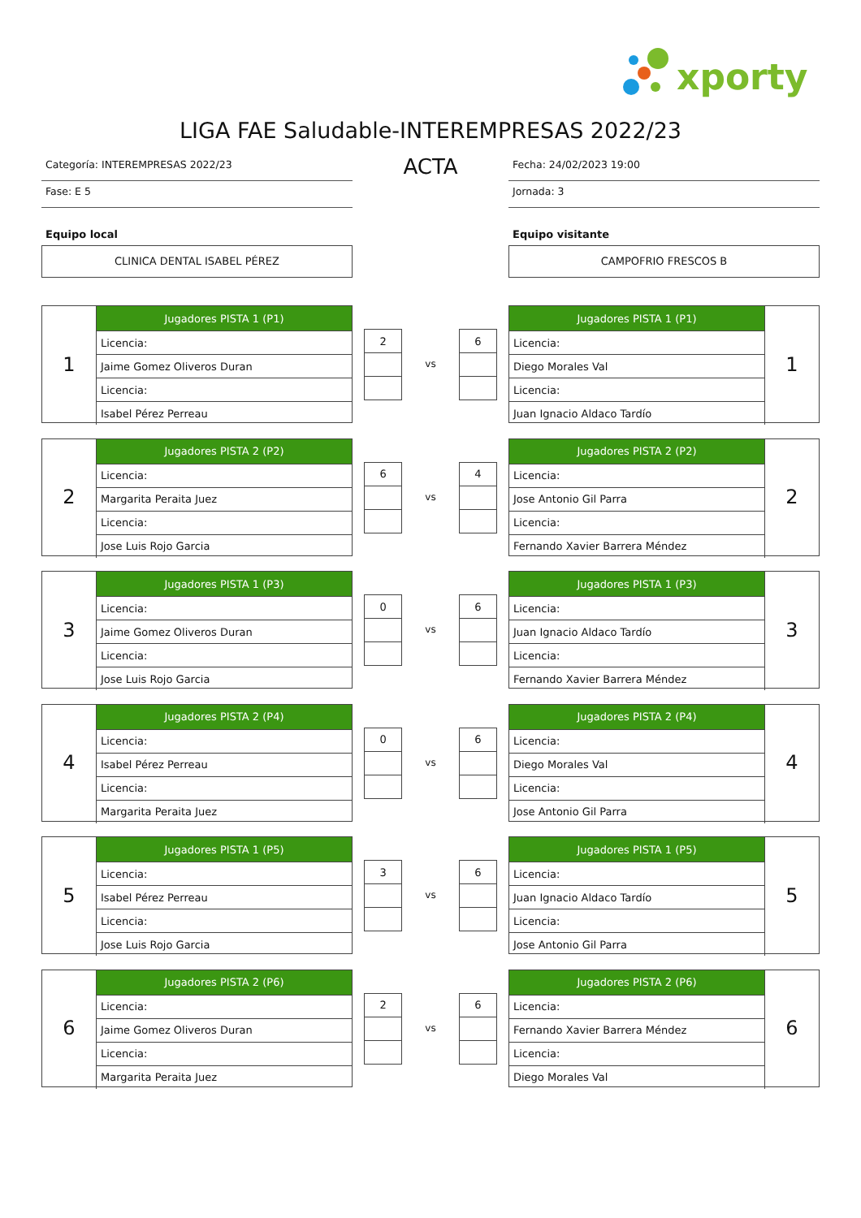xporty
LIGA FAE Saludable-INTEREMPRESAS 2022/23
Categoría: INTEREMPRESAS 2022/23
Fase: E 5
Equipo local
CLINICA DENTAL ISABEL PÉREZ
ACTA
Fecha: 24/02/2023 19:00
Jornada: 3
Equipo visitante
CAMPOFRIO FRESCOS B
1
| Jugadores PISTA 1 (P1) |
| --- |
| Licencia: |
| Jaime Gomez Oliveros Duran |
| Licencia: |
| Isabel Pérez Perreau |
| 2 |
vs
| 6 |
| Jugadores PISTA 1 (P1) |
| --- |
| Licencia: |
| Diego Morales Val |
| Licencia: |
| Juan Ignacio Aldaco Tardío |
1
2
| Jugadores PISTA 2 (P2) |
| --- |
| Licencia: |
| Margarita Peraita Juez |
| Licencia: |
| Jose Luis Rojo Garcia |
| 6 |
vs
| 4 |
| Jugadores PISTA 2 (P2) |
| --- |
| Licencia: |
| Jose Antonio Gil Parra |
| Licencia: |
| Fernando Xavier Barrera Méndez |
2
3
| Jugadores PISTA 1 (P3) |
| --- |
| Licencia: |
| Jaime Gomez Oliveros Duran |
| Licencia: |
| Jose Luis Rojo Garcia |
| 0 |
vs
| 6 |
| Jugadores PISTA 1 (P3) |
| --- |
| Licencia: |
| Juan Ignacio Aldaco Tardío |
| Licencia: |
| Fernando Xavier Barrera Méndez |
3
4
| Jugadores PISTA 2 (P4) |
| --- |
| Licencia: |
| Isabel Pérez Perreau |
| Licencia: |
| Margarita Peraita Juez |
| 0 |
vs
| 6 |
| Jugadores PISTA 2 (P4) |
| --- |
| Licencia: |
| Diego Morales Val |
| Licencia: |
| Jose Antonio Gil Parra |
4
5
| Jugadores PISTA 1 (P5) |
| --- |
| Licencia: |
| Isabel Pérez Perreau |
| Licencia: |
| Jose Luis Rojo Garcia |
| 3 |
vs
| 6 |
| Jugadores PISTA 1 (P5) |
| --- |
| Licencia: |
| Juan Ignacio Aldaco Tardío |
| Licencia: |
| Jose Antonio Gil Parra |
5
6
| Jugadores PISTA 2 (P6) |
| --- |
| Licencia: |
| Jaime Gomez Oliveros Duran |
| Licencia: |
| Margarita Peraita Juez |
| 2 |
vs
| 6 |
| Jugadores PISTA 2 (P6) |
| --- |
| Licencia: |
| Fernando Xavier Barrera Méndez |
| Licencia: |
| Diego Morales Val |
6